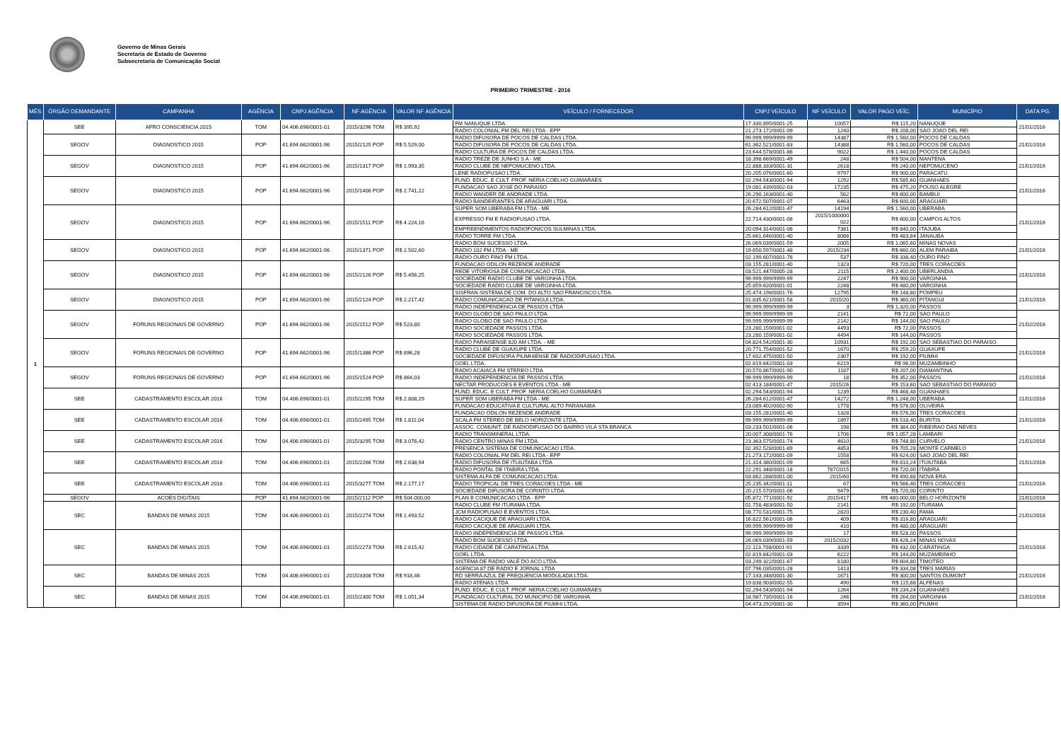Governo de Minas Gerais
Secretaria de Estado de Governo
Subsecretaria de Comunicação Social
PRIMEIRO TRIMESTRE - 2016
| MÊS | ÓRGÃO DEMANDANTE | CAMPANHA | AGÊNCIA | CNPJ AGÊNCIA | NF AGÊNCIA | VALOR NF AGÊNCIA | VEÍCULO / FORNECEDOR | CNPJ VEÍCULO | NF VEÍCULO | VALOR PAGO VEÍC. | MUNICÍPIO | DATA PG. |
| --- | --- | --- | --- | --- | --- | --- | --- | --- | --- | --- | --- | --- |
| 1 | SEE | AFRO CONSCIENCIA 2015 | TOM | 04.406.696/0001-01 | 2015/3296 TOM | R$ 395,92 | FM NANUQUE LTDA. | 17.330.895/0001-25 | 10057 | R$ 115,20 | NANUQUE | 21/01/2016 |
| | | | | | | | RADIO COLONIAL FM DEL REI LTDA - EPP | 21.273.172/0001-09 | 1240 | R$ 208,00 | SAO JOAO DEL REI | |
| | SEGOV | DIAGNOSTICO 2015 | POP | 41.694.662/0001-96 | 2015/2125 POP | R$ 5.529,00 | RADIO DIFUSORA DE POCOS DE CALDAS LTDA. | 99.999.999/9999-99 | 14387 | R$ 1.560,00 | POCOS DE CALDAS | 21/01/2016 |
| | | | | | | | RADIO DIFUSORA DE POCOS DE CALDAS LTDA. | 61.362.521/0001-83 | 14388 | R$ 1.560,00 | POCOS DE CALDAS | |
| | | | | | | | RADIO CULTURA DE POCOS DE CALDAS LTDA. | 23.644.578/0001-86 | 9022 | R$ 1.440,00 | POCOS DE CALDAS | |
| | SEGOV | DIAGNOSTICO 2015 | POP | 41.694.662/0001-96 | 2015/1317 POP | R$ 1.993,35 | RADIO TREZE DE JUNHO S A - ME | 18.398.669/0001-49 | 248 | R$ 504,00 | MANTENA | 21/01/2016 |
| | | | | | | | RADIO CLUBE DE NEPOMUCENO LTDA. | 22.888.333/0001-31 | 2618 | R$ 240,00 | NEPOMUCENO | |
| | | | | | | | LENE RADIOFUSAO LTDA. | 20.205.076/0001-60 | 9797 | R$ 900,00 | PARACATU | |
| | SEGOV | DIAGNOSTICO 2015 | POP | 41.694.662/0001-96 | 2015/1406 POP | R$ 2.741,22 | FUND. EDUC. E CULT. PROF. NERIA COELHO GUIMARAES | 02.294.543/0001-94 | 1292 | R$ 585,60 | GUANHAES | 21/01/2016 |
| | | | | | | | FUNDACAO SAO JOSE DO PARAISO | 19.081.439/0002-03 | 17235 | R$ 475,20 | POUSO ALEGRE | |
| | | | | | | | RADIO WANDER DE ANDRADE LTDA. | 26.290.163/0001-40 | 562 | R$ 600,00 | BAMBUI | |
| | | | | | | | RADIO BANDEIRANTES DE ARAGUARI LTDA. | 20.672.507/0001-07 | 6463 | R$ 600,00 | ARAGUARI | |
| | SEGOV | DIAGNOSTICO 2015 | POP | 41.694.662/0001-96 | 2015/1511 POP | R$ 4.224,16 | SUPER SOM UBERABA FM LTDA - ME | 26.284.612/0001-47 | 14194 | R$ 1.560,00 | UBERABA | 21/01/2016 |
| | | | | | | | EXPRESSO FM E RADIOFUSAO LTDA. | 22.714.430/0001-08 | 2015/1000000 022 | R$ 600,00 | CAMPOS ALTOS | |
| | | | | | | | EMPREENDIMENTOS RADIOFONICOS SULMINAS LTDA. | 20.094.314/0001-08 | 7381 | R$ 840,00 | ITAJUBA | |
| | | | | | | | RADIO TORRE FM LTDA. | 25.661.646/0001-40 | 8086 | R$ 483,84 | JANAUBA | |
| | SEGOV | DIAGNOSTICO 2015 | POP | 41.694.662/0001-96 | 2015/1371 POP | R$ 2.502,60 | RADIO BOM SUCESSO LTDA. | 26.069.039/0001-59 | 2005 | R$ 1.065,60 | MINAS NOVAS | 21/01/2016 |
| | | | | | | | RADIO 102 FM LTDA - ME | 19.650.597/0001-48 | 2015/234 | R$ 660,00 | ALEM PARAIBA | |
| | | | | | | | RADIO OURO FINO FM LTDA. | 02.199.607/0001-78 | 537 | R$ 338,40 | OURO FINO | |
| | SEGOV | DIAGNOSTICO 2015 | POP | 41.694.662/0001-96 | 2015/2126 POP | R$ 5.456,25 | FUNDACAO ODILON REZENDE ANDRADE | 03.155.281/0001-40 | 1323 | R$ 720,00 | TRES CORACOES | 21/01/2016 |
| | | | | | | | REDE VITORIOSA DE COMUNICACAO LTDA. | 03.521.447/0005-28 | 2115 | R$ 2.400,00 | UBERLANDIA | |
| | | | | | | | SOCIEDADE RADIO CLUBE DE VARGINHA LTDA. | 99.999.999/9999-99 | 2247 | R$ 900,00 | VARGINHA | |
| | | | | | | | SOCIEDADE RADIO CLUBE DE VARGINHA LTDA. | 25.859.620/0001-01 | 2248 | R$ 480,00 | VARGINHA | |
| | SEGOV | DIAGNOSTICO 2015 | POP | 41.694.662/0001-96 | 2015/2124 POP | R$ 2.217,42 | SISFRAN-SISTEMA DE COM. DO ALTO SAO FRANCISCO LTDA. | 25.474.198/0001-76 | 12795 | R$ 148,80 | POMPEU | 21/01/2016 |
| | | | | | | | RADIO COMUNICACAO DE PITANGUI LTDA. | 01.835.621/0001-58 | 2015/20 | R$ 360,00 | PITANGUI | |
| | | | | | | | RADIO INDEPENDENCIA DE PASSOS LTDA | 99.999.999/9999-99 | 3 | R$ 1.320,00 | PASSOS | |
| | SEGOV | FORUNS REGIONAIS DE GOVERNO | POP | 41.694.662/0001-96 | 2015/1512 POP | R$ 523,80 | RADIO GLOBO DE SAO PAULO LTDA | 99.999.999/9999-99 | 2141 | R$ 72,00 | SAO PAULO | 21/02/2016 |
| | | | | | | | RADIO GLOBO DE SAO PAULO LTDA | 99.999.999/9999-99 | 2142 | R$ 144,00 | SAO PAULO | |
| | | | | | | | RADIO SOCIEDADE PASSOS LTDA. | 23.280.159/0001-02 | 4493 | R$ 72,00 | PASSOS | |
| | | | | | | | RADIO SOCIEDADE PASSOS LTDA. | 23.280.159/0001-02 | 4494 | R$ 144,00 | PASSOS | |
| | SEGOV | FORUNS REGIONAIS DE GOVERNO | POP | 41.694.662/0001-96 | 2015/1386 POP | R$ 896,28 | RADIO PARAISENSE 820 AM LTDA. - ME | 04.824.542/0001-30 | 10931 | R$ 192,00 | SAO SEBASTIAO DO PARAISO | 21/01/2016 |
| | | | | | | | RADIO CLUBE DE GUAXUPE LTDA. | 20.771.754/0001-52 | 1670 | R$ 259,20 | GUAXUPE | |
| | | | | | | | SOCIEDADE DIFUSORA PIUMHIENSE DE RADIODIFUSAO LTDA. | 17.602.475/0001-50 | 2307 | R$ 192,00 | PIUMHI | |
| | | | | | | | GOEL LTDA. | 02.819.842/0001-03 | 6219 | R$ 96,00 | MUZAMBINHO | |
| | SEGOV | FORUNS REGIONAIS DE GOVERNO | POP | 41.694.662/0001-96 | 2015/1524 POP | R$ 864,03 | RADIO ACAIACA FM STEREO LTDA | 20.570.867/0001-90 | 1187 | R$ 207,00 | DIAMANTINA | 21/01/2016 |
| | | | | | | | RADIO INDEPENDENCIA DE PASSOS LTDA | 99.999.999/9999-99 | 18 | R$ 352,00 | PASSOS | |
| | | | | | | | NECTAR PRODUCOES E EVENTOS LTDA - ME | 02.413.184/0001-47 | 2015/26 | R$ 153,60 | SAO SEBASTIAO DO PARAISO | |
| | SEE | CADASTRAMENTO ESCOLAR 2016 | TOM | 04.406.696/0001-01 | 2015/2295 TOM | R$ 2.808,29 | FUND. EDUC. E CULT. PROF. NERIA COELHO GUIMARAES | 02.294.543/0001-94 | 1239 | R$ 468,48 | GUANHAES | 21/01/2016 |
| | | | | | | | SUPER SOM UBERABA FM LTDA - ME | 26.284.612/0001-47 | 14272 | R$ 1.248,00 | UBERABA | |
| | | | | | | | FUNDACAO EDUCATIVA E CULTURAL ALTO PARANAIBA | 23.089.402/0002-90 | 1778 | R$ 576,00 | OLIVEIRA | |
| | SEE | CADASTRAMENTO ESCOLAR 2016 | TOM | 04.406.696/0001-01 | 2015/2495 TOM | R$ 1.811,04 | FUNDACAO ODILON REZENDE ANDRADE | 03.155.281/0001-40 | 1328 | R$ 576,00 | TRES CORACOES | 21/01/2016 |
| | | | | | | | SCALA FM STEREO DE BELO HORIZONTE LTDA. | 99.999.999/9999-99 | 1897 | R$ 518,40 | BURITIS | |
| | | | | | | | ASSOC. COMUNIT. DE RADIODIFUSAO DO BAIRRO VILA STA BRANCA | 03.233.501/0001-06 | 198 | R$ 384,00 | RIBEIRAO DAS NEVES | |
| | SEE | CADASTRAMENTO ESCOLAR 2016 | TOM | 04.406.696/0001-01 | 2015/3295 TOM | R$ 3.076,42 | RADIO TRANSMINERAL LTDA. | 20.007.308/0001-76 | 1706 | R$ 1.057,28 | LAMBARI | 21/01/2016 |
| | | | | | | | RADIO CENTRO MINAS FM LTDA. | 23.363.575/0001-74 | 4610 | R$ 748,80 | CURVELO | |
| | | | | | | | PRESENCA SISTEMA DE COMUNICACAO LTDA. | 02.392.528/0001-89 | 4853 | R$ 705,28 | MONTE CARMELO | |
| | SEE | CADASTRAMENTO ESCOLAR 2016 | TOM | 04.406.696/0001-01 | 2015/2266 TOM | R$ 2.638,94 | RADIO COLONIAL FM DEL REI LTDA - EPP | 21.273.172/0001-09 | 1558 | R$ 624,00 | SAO JOAO DEL REI | 21/01/2016 |
| | | | | | | | RADIO DIFUSORA DE ITUIUTABA LTDA | 21.314.380/0001-09 | 665 | R$ 810,24 | ITUIUTABA | |
| | | | | | | | RADIO PONTAL DE ITABIRA LTDA. | 22.291.348/0001-18 | 787/2015 | R$ 720,00 | ITABIRA | |
| | SEE | CADASTRAMENTO ESCOLAR 2016 | TOM | 04.406.696/0001-01 | 2015/3277 TOM | R$ 2.177,17 | SISTEMA ALFA DE COMUNICACAO LTDA. | 03.862.288/0001-00 | 2015/60 | R$ 490,88 | NOVA ERA | 21/01/2016 |
| | | | | | | | RADIO TROPICAL DE TRES CORACOES LTDA - ME | 25.235.342/0001-11 | 67 | R$ 566,40 | TRES CORACOES | |
| | | | | | | | SOCIEDADE DIFUSORA DE CORINTO LTDA. | 20.215.570/0001-06 | 9479 | R$ 720,00 | CORINTO | |
| | SEGOV | ACOES DIGITAIS | POP | 41.694.662/0001-96 | 2015/2112 POP | R$ 504.000,00 | PLAN B COMUNICACAO LTDA - EPP | 05.872.771/0001-92 | 2015/417 | R$ 480.000,00 | BELO HORIZONTE | 21/01/2016 |
| | SEC | BANDAS DE MINAS 2015 | TOM | 04.406.696/0001-01 | 2015/2274 TOM | R$ 1.493,52 | RADIO CLUBE FM ITURAMA LTDA. | 01.758.483/0001-50 | 2141 | R$ 192,00 | ITURAMA | 21/01/2016 |
| | | | | | | | JCM RADIOFUSAO E EVENTOS LTDA. | 08.770.531/0001-75 | 2820 | R$ 230,40 | FAMA | |
| | | | | | | | RADIO CACIQUE DE ARAGUARI LTDA. | 16.822.561/0001-06 | 409 | R$ 316,80 | ARAGUARI | |
| | | | | | | | RADIO CACIQUE DE ARAGUARI LTDA. | 99.999.999/9999-99 | 410 | R$ 480,00 | ARAGUARI | |
| | SEC | BANDAS DE MINAS 2015 | TOM | 04.406.696/0001-01 | 2015/2273 TOM | R$ 2.615,42 | RADIO INDEPENDENCIA DE PASSOS LTDA | 99.999.999/9999-99 | 17 | R$ 528,00 | PASSOS | 21/01/2016 |
| | | | | | | | RADIO BOM SUCESSO LTDA. | 26.069.039/0001-59 | 2015/2032 | R$ 426,24 | MINAS NOVAS | |
| | | | | | | | RADIO CIDADE DE CARATINGA LTDA | 22.113.708/0001-91 | 3339 | R$ 432,00 | CARATINGA | |
| | | | | | | | GOEL LTDA. | 02.819.842/0001-03 | 6222 | R$ 144,00 | MUZAMBINHO | |
| | | | | | | | SISTEMA DE RADIO VALE DO ACO LTDA. | 03.249.322/0001-67 | 8180 | R$ 604,80 | TIMOTEO | |
| | SEC | BANDAS DE MINAS 2015 | TOM | 04.406.696/0001-01 | 2015/3308 TOM | R$ 918,46 | AGENCIA 87 DE RADIO E JORNAL LTDA | 07.796.035/0001-28 | 1413 | R$ 334,08 | TRES MARIAS | 21/01/2016 |
| | | | | | | | RD SERRA AZUL DE FREQUENCIA MODULADA LTDA. | 17.143.348/0001-30 | 1671 | R$ 300,00 | SANTOS DUMONT | |
| | | | | | | | RADIO ATENAS LTDA | 19.838.903/0002-55 | 490 | R$ 115,68 | ALFENAS | |
| | SEC | BANDAS DE MINAS 2015 | TOM | 04.406.696/0001-01 | 2015/2300 TOM | R$ 1.051,34 | FUND. EDUC. E CULT. PROF. NERIA COELHO GUIMARAES | 02.294.543/0001-94 | 1264 | R$ 234,24 | GUANHAES | 21/01/2016 |
| | | | | | | | FUNDACAO CULTURAL DO MUNICIPIO DE VARGINHA | 18.987.735/0001-16 | 246 | R$ 264,00 | VARGINHA | |
| | | | | | | | SISTEMA DE RADIO DIFUSORA DE PIUMHI LTDA. | 04.473.292/0001-30 | 3594 | R$ 360,00 | PIUMHI | |